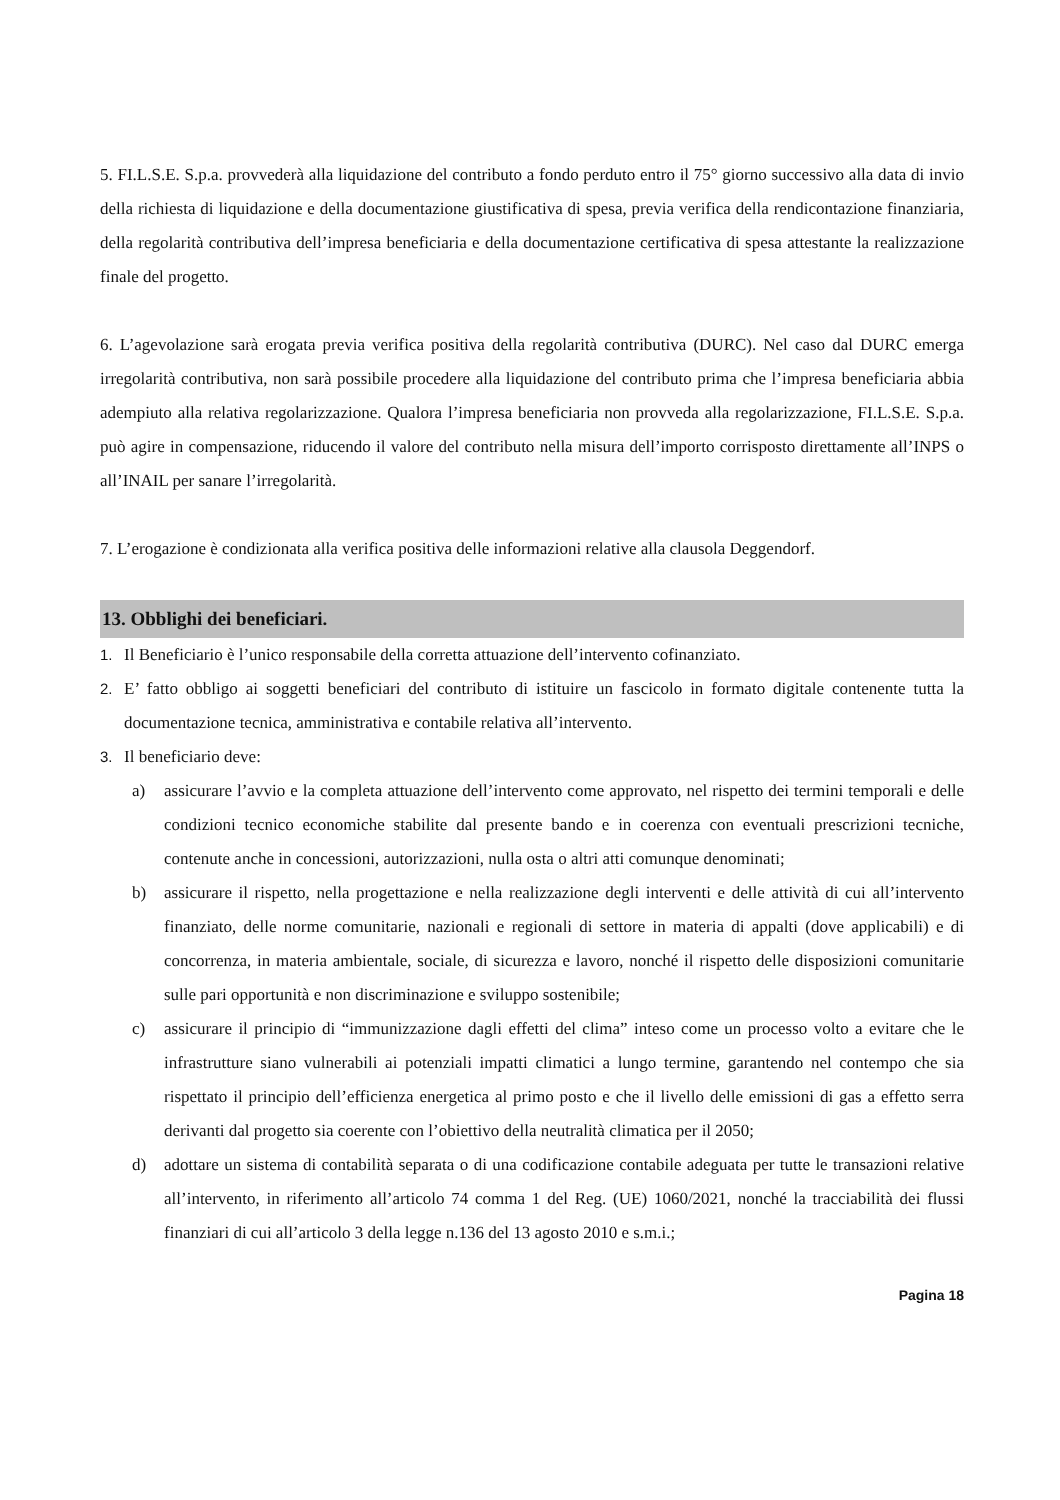5. FI.L.S.E. S.p.a. provvederà alla liquidazione del contributo a fondo perduto entro il 75° giorno successivo alla data di invio della richiesta di liquidazione e della documentazione giustificativa di spesa, previa verifica della rendicontazione finanziaria, della regolarità contributiva dell’impresa beneficiaria e della documentazione certificativa di spesa attestante la realizzazione finale del progetto.
6. L’agevolazione sarà erogata previa verifica positiva della regolarità contributiva (DURC). Nel caso dal DURC emerga irregolarità contributiva, non sarà possibile procedere alla liquidazione del contributo prima che l’impresa beneficiaria abbia adempiuto alla relativa regolarizzazione. Qualora l’impresa beneficiaria non provveda alla regolarizzazione, FI.L.S.E. S.p.a. può agire in compensazione, riducendo il valore del contributo nella misura dell’importo corrisposto direttamente all’INPS o all’INAIL per sanare l’irregolarità.
7. L’erogazione è condizionata alla verifica positiva delle informazioni relative alla clausola Deggendorf.
13. Obblighi dei beneficiari.
1. Il Beneficiario è l’unico responsabile della corretta attuazione dell’intervento cofinanziato.
2. E’ fatto obbligo ai soggetti beneficiari del contributo di istituire un fascicolo in formato digitale contenente tutta la documentazione tecnica, amministrativa e contabile relativa all’intervento.
3. Il beneficiario deve:
a) assicurare l’avvio e la completa attuazione dell’intervento come approvato, nel rispetto dei termini temporali e delle condizioni tecnico economiche stabilite dal presente bando e in coerenza con eventuali prescrizioni tecniche, contenute anche in concessioni, autorizzazioni, nulla osta o altri atti comunque denominati;
b) assicurare il rispetto, nella progettazione e nella realizzazione degli interventi e delle attività di cui all’intervento finanziato, delle norme comunitarie, nazionali e regionali di settore in materia di appalti (dove applicabili) e di concorrenza, in materia ambientale, sociale, di sicurezza e lavoro, nonché il rispetto delle disposizioni comunitarie sulle pari opportunità e non discriminazione e sviluppo sostenibile;
c) assicurare il principio di “immunizzazione dagli effetti del clima” inteso come un processo volto a evitare che le infrastrutture siano vulnerabili ai potenziali impatti climatici a lungo termine, garantendo nel contempo che sia rispettato il principio dell’efficienza energetica al primo posto e che il livello delle emissioni di gas a effetto serra derivanti dal progetto sia coerente con l’obiettivo della neutralità climatica per il 2050;
d) adottare un sistema di contabilità separata o di una codificazione contabile adeguata per tutte le transazioni relative all’intervento, in riferimento all’articolo 74 comma 1 del Reg. (UE) 1060/2021, nonché la tracciabilità dei flussi finanziari di cui all’articolo 3 della legge n.136 del 13 agosto 2010 e s.m.i.;
Pagina 18